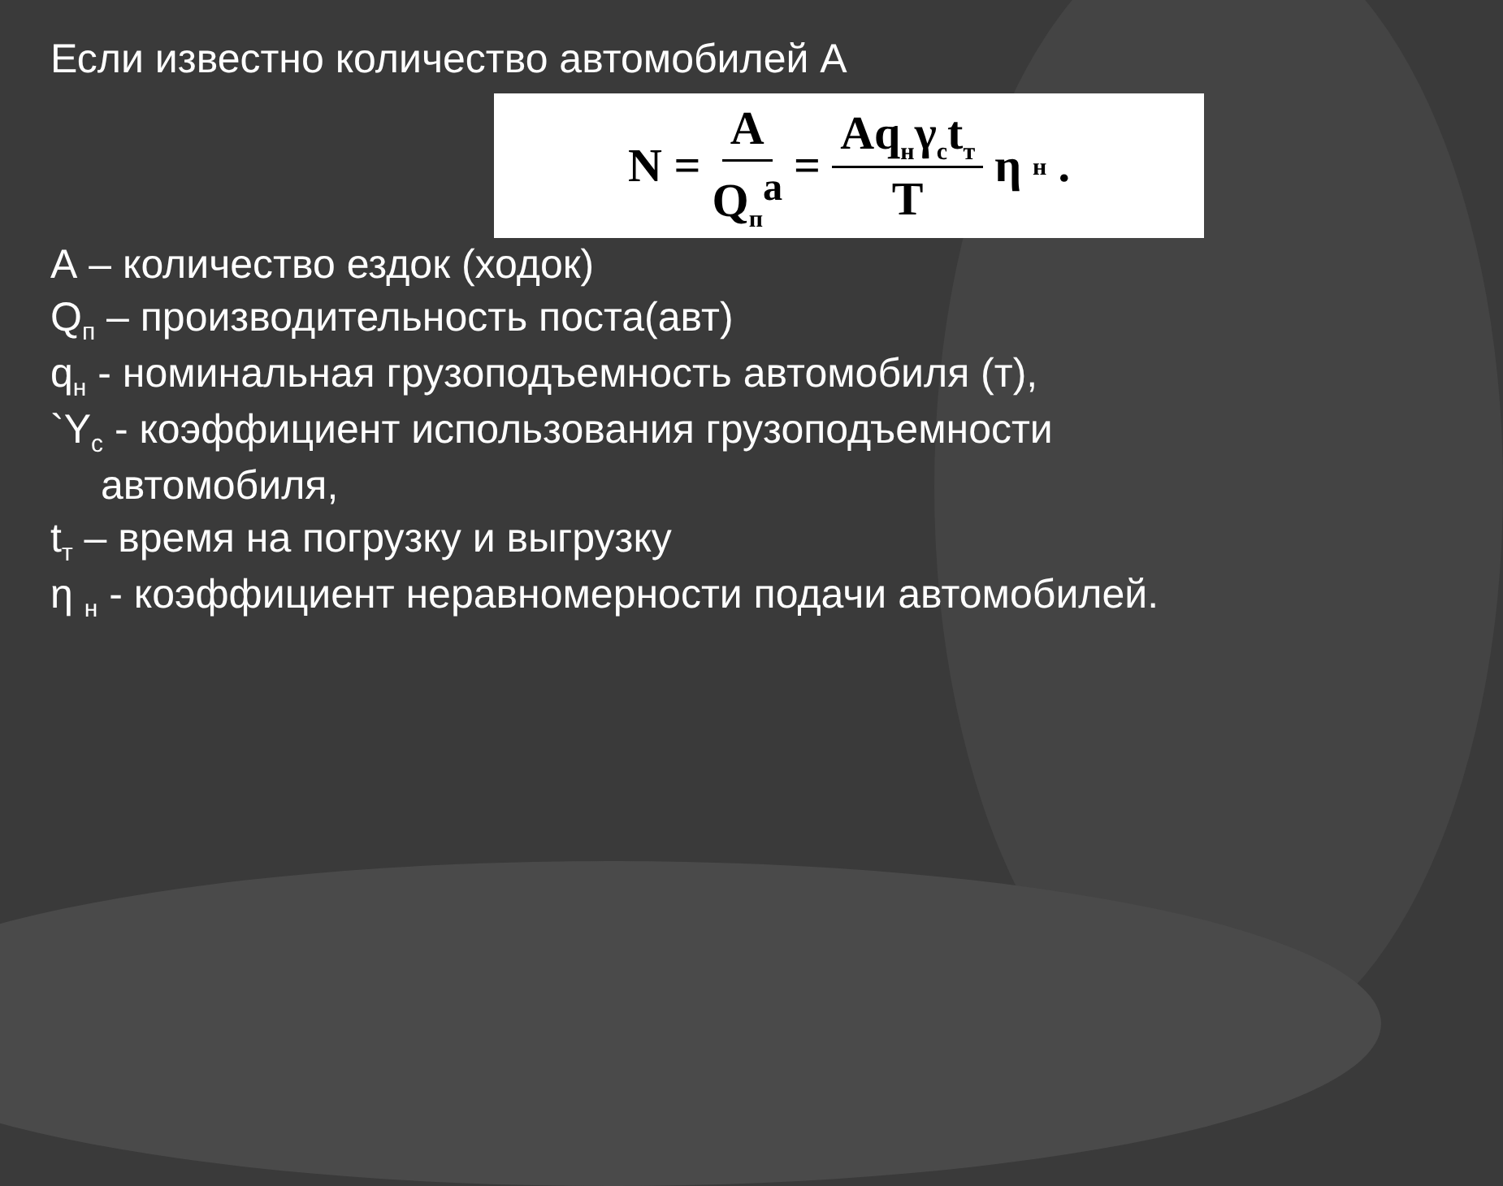Если известно количество автомобилей А
N = A Q<sub>п</sub><sup>a</sup> = Aq<sub>н</sub>γ<sub>c</sub>t<sub>т</sub> T η<sub>н</sub>.
А – количество ездок (ходок)
Q<sub>п</sub> – производительность поста(авт)
q<sub>н</sub> - номинальная грузоподъемность автомобиля (т),
`Y<sub>c</sub> - коэффициент использования грузоподъемности автомобиля,
t<sub>т</sub> – время на погрузку и выгрузку
η <sub>н</sub> - коэффициент неравномерности подачи автомобилей.